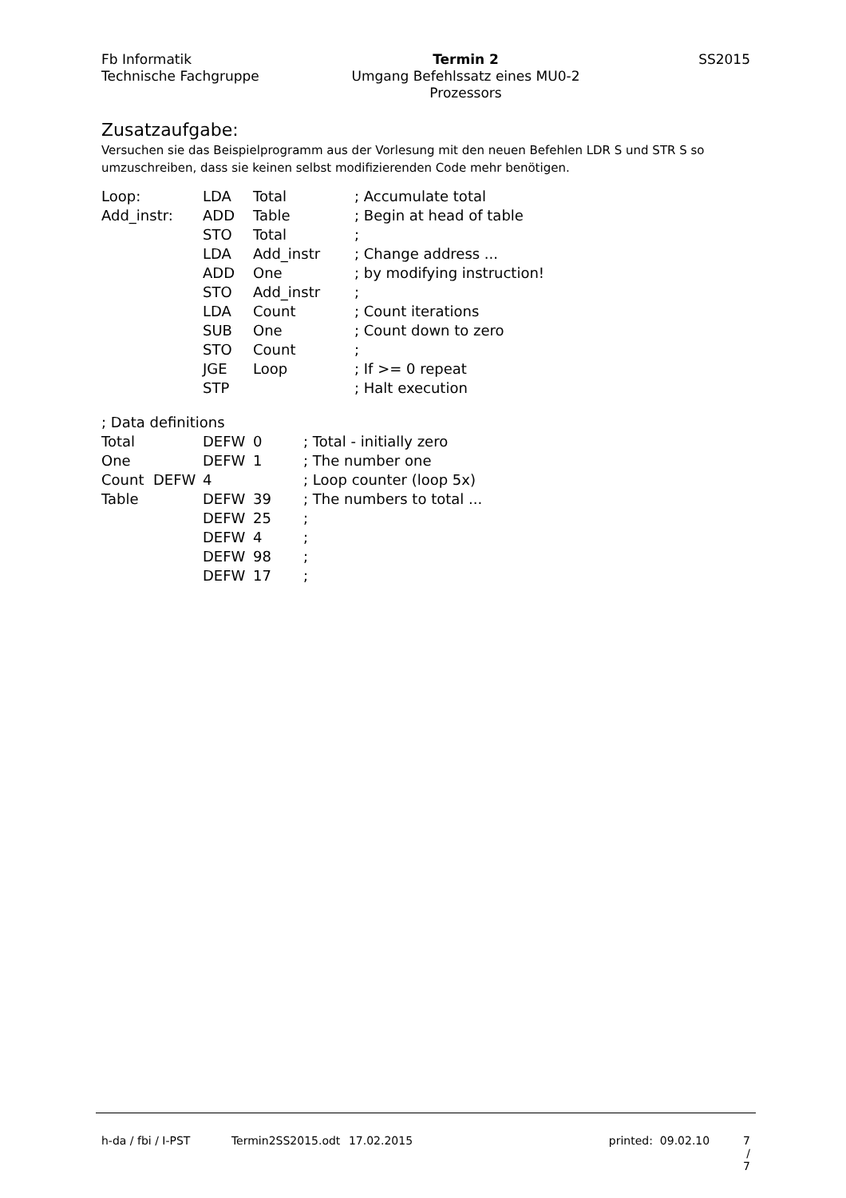Fb Informatik
Technische Fachgruppe
Termin 2
Umgang Befehlssatz eines MU0-2
Prozessors
SS2015
Zusatzaufgabe:
Versuchen sie das Beispielprogramm aus der Vorlesung mit den neuen Befehlen LDR S und STR S so umzuschreiben, dass sie keinen selbst modifizierenden Code mehr benötigen.
| Loop: | LDA | Total | ; Accumulate total |
| Add_instr: | ADD | Table | ; Begin at head of table |
| | STO | Total | ; |
| | LDA | Add_instr | ; Change address ... |
| | ADD | One | ; by modifying instruction! |
| | STO | Add_instr | ; |
| | LDA | Count | ; Count iterations |
| | SUB | One | ; Count down to zero |
| | STO | Count | ; |
| | JGE | Loop | ; If >= 0 repeat |
| | STP | | ; Halt execution |
| ; Data definitions | | | |
| Total | DEFW | 0 | ; Total - initially zero |
| One | DEFW | 1 | ; The number one |
| Count DEFW | 4 | | ; Loop counter (loop 5x) |
| Table | DEFW | 39 | ; The numbers to total ... |
| | DEFW | 25 | ; |
| | DEFW | 4 | ; |
| | DEFW | 98 | ; |
| | DEFW | 17 | ; |
h-da / fbi / I-PST Termin2SS2015.odt 17.02.2015 printed: 09.02.10 7 / 7